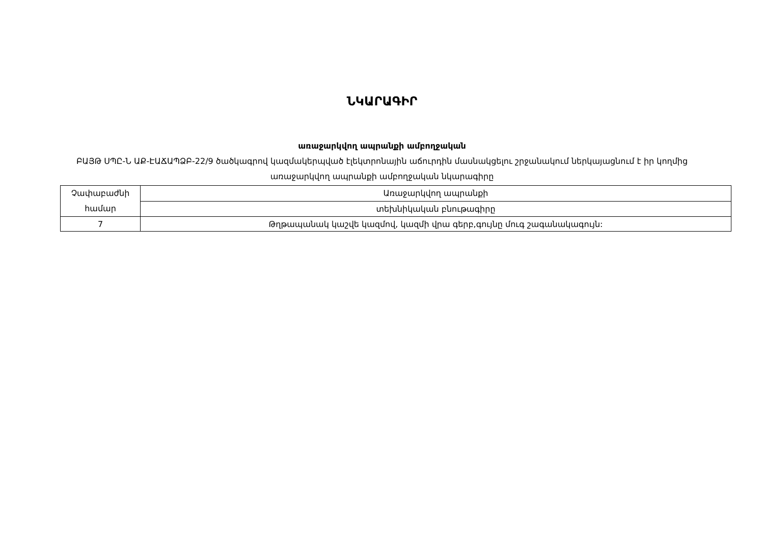ՆԿԱՐԱԳԻՐ
առաջարկվող ապրանքի ամբողջական
ԲԱՅԹ ՍՊԸ-Ն ԱՔ-ԷԱՃԱՊՁԲ-22/9 ծածկագրով կազմակերպված էլեկտրոնային աճուրդին մասնակցելու շրջանակում ներկայացնում է իր կողմից առաջարկվող ապրանքի ամբողջական նկարագիրը
| Չափաբաժնի համար | Առաջարկվող ապրանքի |
| | տեխնիկական բնութագիրը |
| 7 | Թղթապանակ կաշվե կազմով, կազմի վրա գերբ,գույնը մուգ շագանակագույն: |